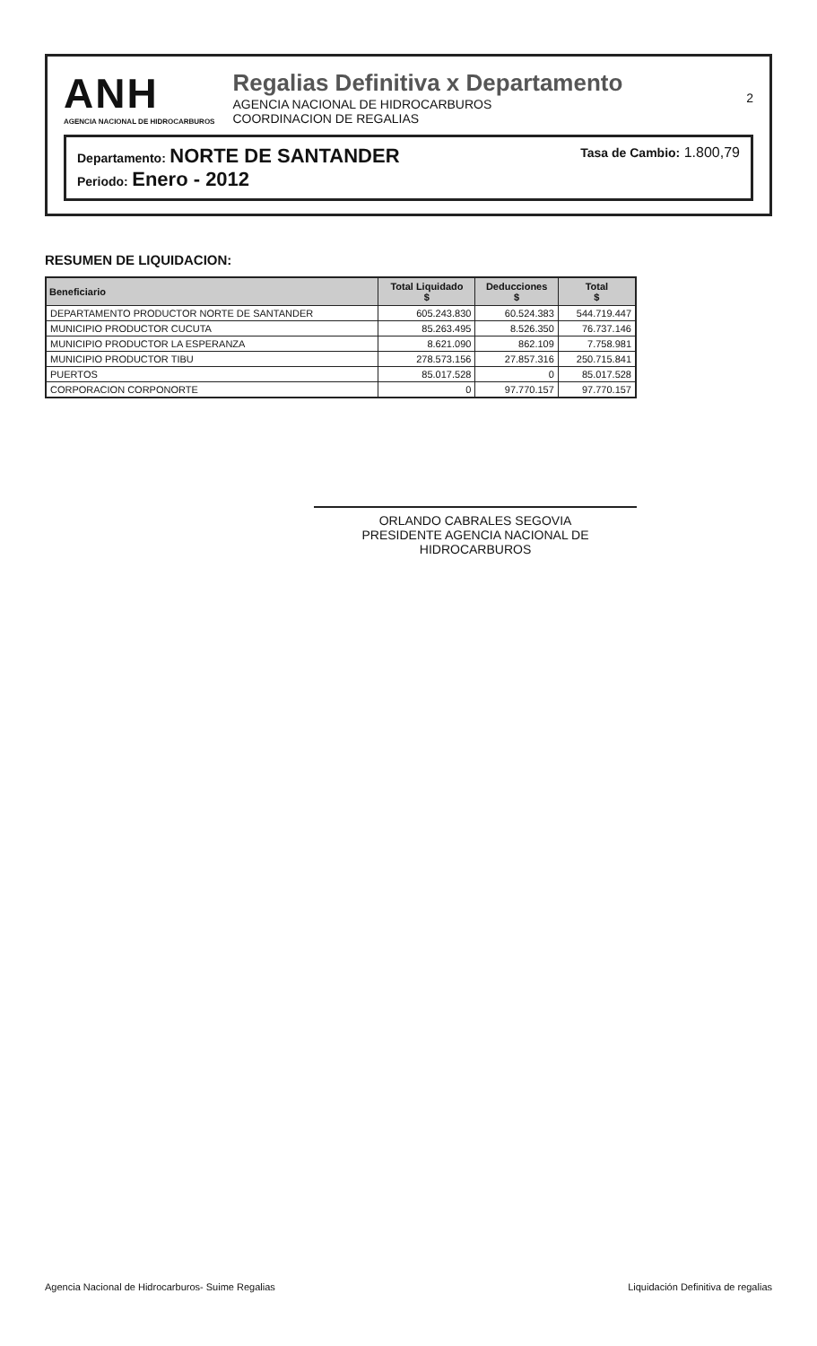ANH
AGENCIA NACIONAL DE HIDROCARBUROS
Regalias Definitiva x Departamento
AGENCIA NACIONAL DE HIDROCARBUROS
COORDINACION DE REGALIAS
2
Departamento: NORTE DE SANTANDER
Periodo: Enero - 2012
Tasa de Cambio: 1.800,79
RESUMEN DE LIQUIDACION:
| Beneficiario | Total Liquidado $ | Deducciones $ | Total $ |
| --- | --- | --- | --- |
| DEPARTAMENTO PRODUCTOR NORTE DE SANTANDER | 605.243.830 | 60.524.383 | 544.719.447 |
| MUNICIPIO PRODUCTOR CUCUTA | 85.263.495 | 8.526.350 | 76.737.146 |
| MUNICIPIO PRODUCTOR LA ESPERANZA | 8.621.090 | 862.109 | 7.758.981 |
| MUNICIPIO PRODUCTOR TIBU | 278.573.156 | 27.857.316 | 250.715.841 |
| PUERTOS | 85.017.528 | 0 | 85.017.528 |
| CORPORACION CORPONORTE | 0 | 97.770.157 | 97.770.157 |
ORLANDO CABRALES SEGOVIA
PRESIDENTE AGENCIA NACIONAL DE HIDROCARBUROS
Agencia Nacional de Hidrocarburos- Suime Regalias Liquidación Definitiva de regalias